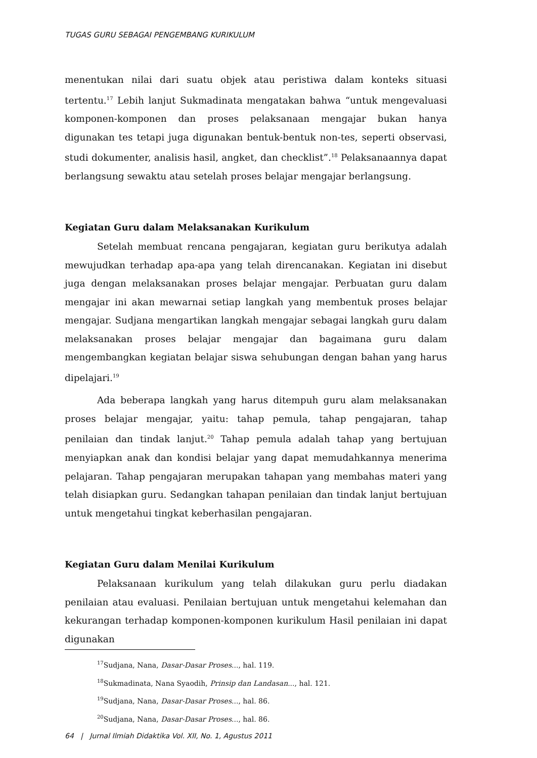TUGAS GURU SEBAGAI PENGEMBANG KURIKULUM
menentukan nilai dari suatu objek atau peristiwa dalam konteks situasi tertentu.<sup>17</sup> Lebih lanjut Sukmadinata mengatakan bahwa “untuk mengevaluasi komponen-komponen dan proses pelaksanaan mengajar bukan hanya digunakan tes tetapi juga digunakan bentuk-bentuk non-tes, seperti observasi, studi dokumenter, analisis hasil, angket, dan checklist”.<sup>18</sup> Pelaksanaannya dapat berlangsung sewaktu atau setelah proses belajar mengajar berlangsung.
Kegiatan Guru dalam Melaksanakan Kurikulum
Setelah membuat rencana pengajaran, kegiatan guru berikutya adalah mewujudkan terhadap apa-apa yang telah direncanakan. Kegiatan ini disebut juga dengan melaksanakan proses belajar mengajar. Perbuatan guru dalam mengajar ini akan mewarnai setiap langkah yang membentuk proses belajar mengajar. Sudjana mengartikan langkah mengajar sebagai langkah guru dalam melaksanakan proses belajar mengajar dan bagaimana guru dalam mengembangkan kegiatan belajar siswa sehubungan dengan bahan yang harus dipelajari.<sup>19</sup>
Ada beberapa langkah yang harus ditempuh guru alam melaksanakan proses belajar mengajar, yaitu: tahap pemula, tahap pengajaran, tahap penilaian dan tindak lanjut.<sup>20</sup> Tahap pemula adalah tahap yang bertujuan menyiapkan anak dan kondisi belajar yang dapat memudahkannya menerima pelajaran. Tahap pengajaran merupakan tahapan yang membahas materi yang telah disiapkan guru. Sedangkan tahapan penilaian dan tindak lanjut bertujuan untuk mengetahui tingkat keberhasilan pengajaran.
Kegiatan Guru dalam Menilai Kurikulum
Pelaksanaan kurikulum yang telah dilakukan guru perlu diadakan penilaian atau evaluasi. Penilaian bertujuan untuk mengetahui kelemahan dan kekurangan terhadap komponen-komponen kurikulum Hasil penilaian ini dapat digunakan
<sup>17</sup> Sudjana, Nana, Dasar-Dasar Proses..., hal. 119.
<sup>18</sup> Sukmadinata, Nana Syaodih, Prinsip dan Landasan..., hal. 121.
<sup>19</sup> Sudjana, Nana, Dasar-Dasar Proses..., hal. 86.
<sup>20</sup> Sudjana, Nana, Dasar-Dasar Proses..., hal. 86.
64 | Jurnal Ilmiah Didaktika Vol. XII, No. 1, Agustus 2011